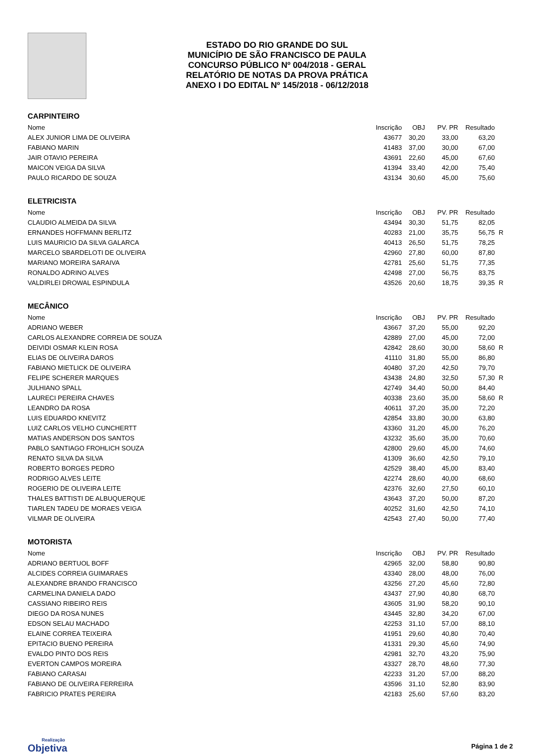ESTADO DO RIO GRANDE DO SUL
MUNICÍPIO DE SÃO FRANCISCO DE PAULA
CONCURSO PÚBLICO Nº 004/2018 - GERAL
RELATÓRIO DE NOTAS DA PROVA PRÁTICA
ANEXO I DO EDITAL Nº 145/2018 - 06/12/2018
CARPINTEIRO
| Nome | Inscrição | OBJ | PV. PR | Resultado | |
| --- | --- | --- | --- | --- | --- |
| ALEX JUNIOR LIMA DE OLIVEIRA | 43677 | 30,20 | 33,00 | 63,20 | |
| FABIANO MARIN | 41483 | 37,00 | 30,00 | 67,00 | |
| JAIR OTAVIO PEREIRA | 43691 | 22,60 | 45,00 | 67,60 | |
| MAICON VEIGA DA SILVA | 41394 | 33,40 | 42,00 | 75,40 | |
| PAULO RICARDO DE SOUZA | 43134 | 30,60 | 45,00 | 75,60 | |
ELETRICISTA
| Nome | Inscrição | OBJ | PV. PR | Resultado | |
| --- | --- | --- | --- | --- | --- |
| CLAUDIO ALMEIDA DA SILVA | 43494 | 30,30 | 51,75 | 82,05 | |
| ERNANDES HOFFMANN BERLITZ | 40283 | 21,00 | 35,75 | 56,75 | R |
| LUIS MAURICIO DA SILVA GALARCA | 40413 | 26,50 | 51,75 | 78,25 | |
| MARCELO SBARDELOTI DE OLIVEIRA | 42960 | 27,80 | 60,00 | 87,80 | |
| MARIANO MOREIRA SARAIVA | 42781 | 25,60 | 51,75 | 77,35 | |
| RONALDO ADRINO ALVES | 42498 | 27,00 | 56,75 | 83,75 | |
| VALDIRLEI DROWAL ESPINDULA | 43526 | 20,60 | 18,75 | 39,35 | R |
MECÂNICO
| Nome | Inscrição | OBJ | PV. PR | Resultado | |
| --- | --- | --- | --- | --- | --- |
| ADRIANO WEBER | 43667 | 37,20 | 55,00 | 92,20 | |
| CARLOS ALEXANDRE CORREIA DE SOUZA | 42889 | 27,00 | 45,00 | 72,00 | |
| DEIVIDI OSMAR KLEIN ROSA | 42842 | 28,60 | 30,00 | 58,60 | R |
| ELIAS DE OLIVEIRA DAROS | 41110 | 31,80 | 55,00 | 86,80 | |
| FABIANO MIETLICK DE OLIVEIRA | 40480 | 37,20 | 42,50 | 79,70 | |
| FELIPE SCHERER MARQUES | 43438 | 24,80 | 32,50 | 57,30 | R |
| JULHIANO SPALL | 42749 | 34,40 | 50,00 | 84,40 | |
| LAURECI PEREIRA CHAVES | 40338 | 23,60 | 35,00 | 58,60 | R |
| LEANDRO DA ROSA | 40611 | 37,20 | 35,00 | 72,20 | |
| LUIS EDUARDO KNEVITZ | 42854 | 33,80 | 30,00 | 63,80 | |
| LUIZ CARLOS VELHO CUNCHERTT | 43360 | 31,20 | 45,00 | 76,20 | |
| MATIAS ANDERSON DOS SANTOS | 43232 | 35,60 | 35,00 | 70,60 | |
| PABLO SANTIAGO FROHLICH SOUZA | 42800 | 29,60 | 45,00 | 74,60 | |
| RENATO SILVA DA SILVA | 41309 | 36,60 | 42,50 | 79,10 | |
| ROBERTO BORGES PEDRO | 42529 | 38,40 | 45,00 | 83,40 | |
| RODRIGO ALVES LEITE | 42274 | 28,60 | 40,00 | 68,60 | |
| ROGERIO DE OLIVEIRA LEITE | 42376 | 32,60 | 27,50 | 60,10 | |
| THALES BATTISTI DE ALBUQUERQUE | 43643 | 37,20 | 50,00 | 87,20 | |
| TIARLEN TADEU DE MORAES VEIGA | 40252 | 31,60 | 42,50 | 74,10 | |
| VILMAR DE OLIVEIRA | 42543 | 27,40 | 50,00 | 77,40 | |
MOTORISTA
| Nome | Inscrição | OBJ | PV. PR | Resultado | |
| --- | --- | --- | --- | --- | --- |
| ADRIANO BERTUOL BOFF | 42965 | 32,00 | 58,80 | 90,80 | |
| ALCIDES CORREIA GUIMARAES | 43340 | 28,00 | 48,00 | 76,00 | |
| ALEXANDRE BRANDO FRANCISCO | 43256 | 27,20 | 45,60 | 72,80 | |
| CARMELINA DANIELA DADO | 43437 | 27,90 | 40,80 | 68,70 | |
| CASSIANO RIBEIRO REIS | 43605 | 31,90 | 58,20 | 90,10 | |
| DIEGO DA ROSA NUNES | 43445 | 32,80 | 34,20 | 67,00 | |
| EDSON SELAU MACHADO | 42253 | 31,10 | 57,00 | 88,10 | |
| ELAINE CORREA TEIXEIRA | 41951 | 29,60 | 40,80 | 70,40 | |
| EPITACIO BUENO PEREIRA | 41331 | 29,30 | 45,60 | 74,90 | |
| EVALDO PINTO DOS REIS | 42981 | 32,70 | 43,20 | 75,90 | |
| EVERTON CAMPOS MOREIRA | 43327 | 28,70 | 48,60 | 77,30 | |
| FABIANO CARASAI | 42233 | 31,20 | 57,00 | 88,20 | |
| FABIANO DE OLIVEIRA FERREIRA | 43596 | 31,10 | 52,80 | 83,90 | |
| FABRICIO PRATES PEREIRA | 42183 | 25,60 | 57,60 | 83,20 | |
Realização
Objetiva
Página 1 de 2